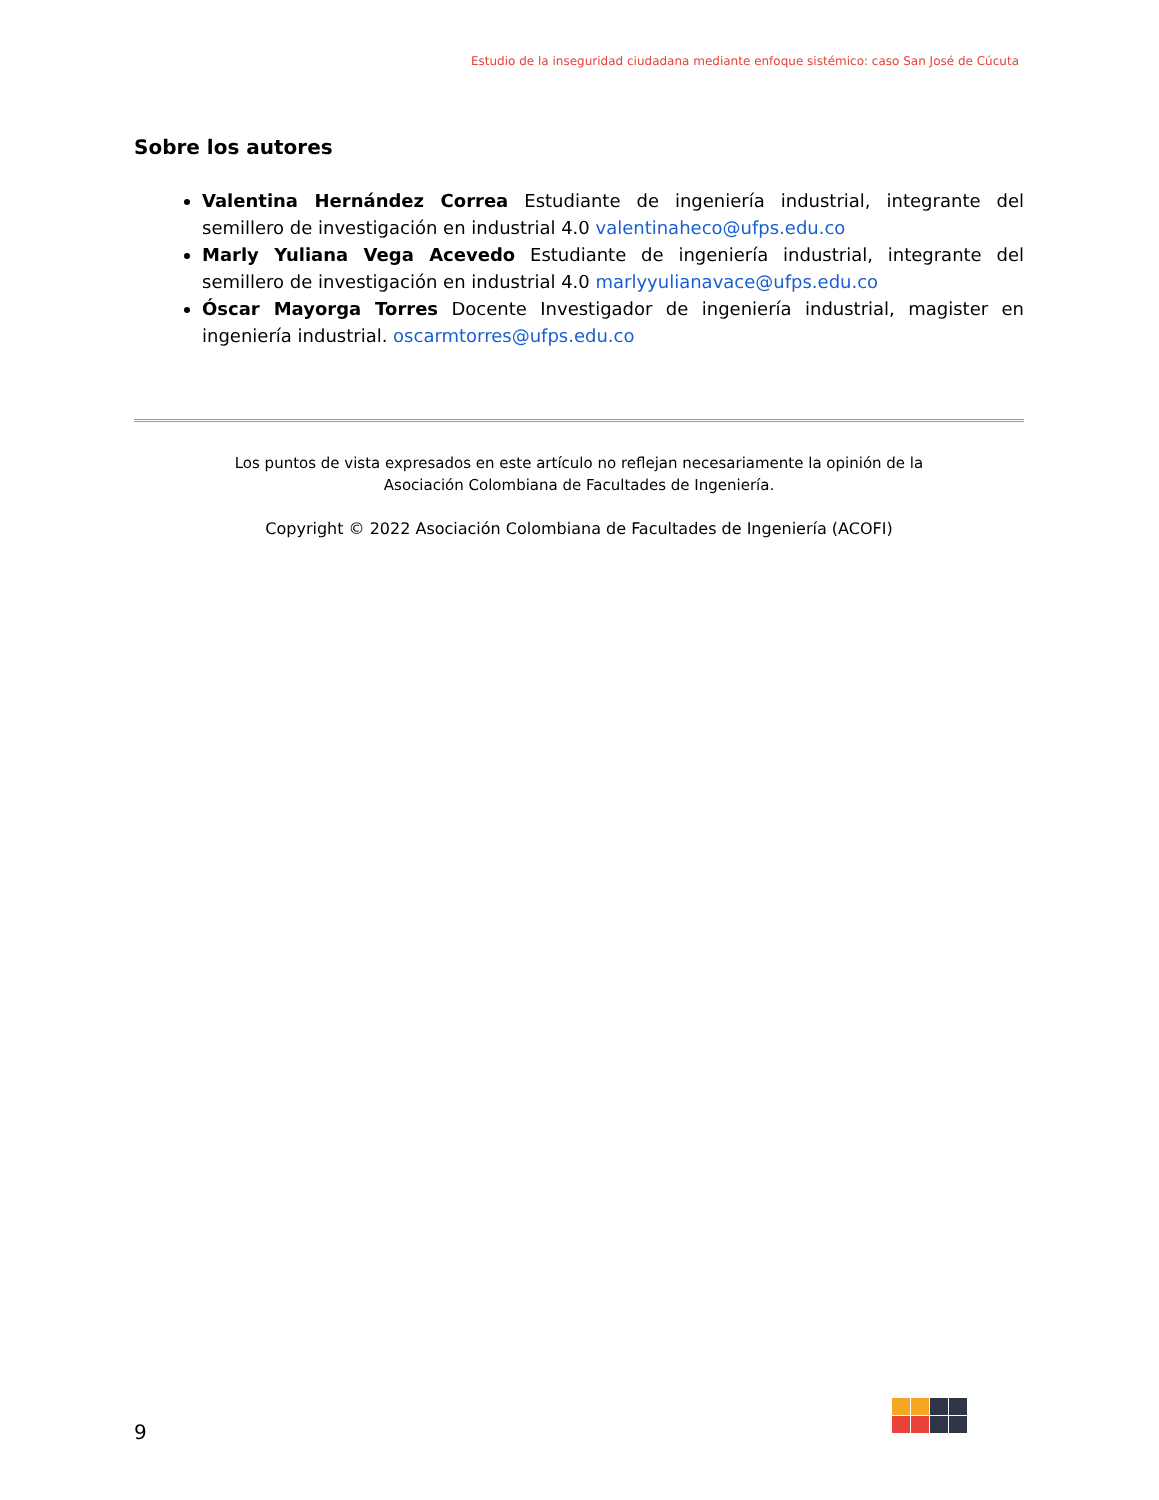Estudio de la inseguridad ciudadana mediante enfoque sistémico: caso San José de Cúcuta
Sobre los autores
Valentina Hernández Correa Estudiante de ingeniería industrial, integrante del semillero de investigación en industrial 4.0 valentinaheco@ufps.edu.co
Marly Yuliana Vega Acevedo Estudiante de ingeniería industrial, integrante del semillero de investigación en industrial 4.0 marlyyulianavace@ufps.edu.co
Óscar Mayorga Torres Docente Investigador de ingeniería industrial, magister en ingeniería industrial. oscarmtorres@ufps.edu.co
Los puntos de vista expresados en este artículo no reflejan necesariamente la opinión de la
Asociación Colombiana de Facultades de Ingeniería.
Copyright © 2022 Asociación Colombiana de Facultades de Ingeniería (ACOFI)
9